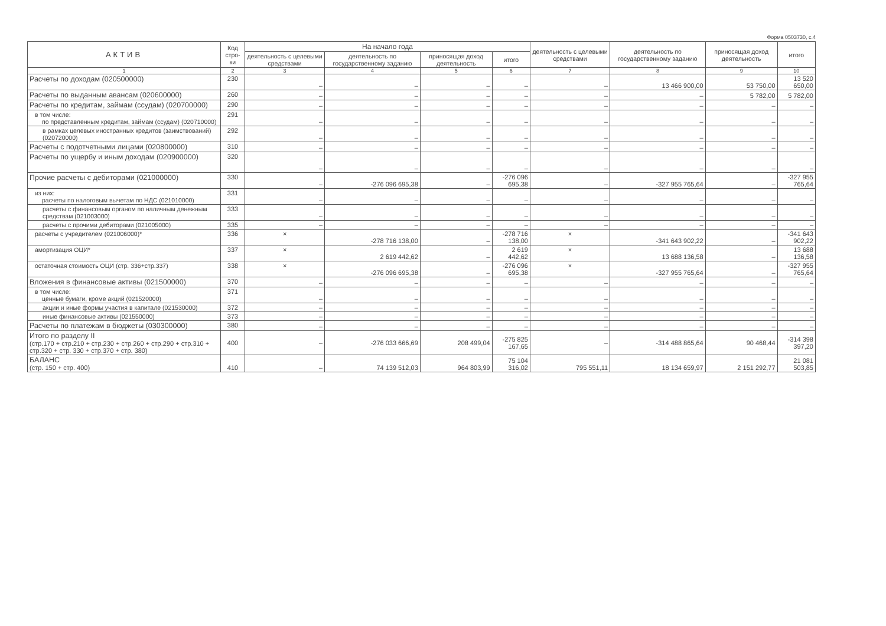Форма 0503730, с.4
| АКТИВ | Код стро-ки | На начало года | | | | деятельность с целевыми средствами | деятельность по государственному заданию | приносящая доход деятельность | итого |
| --- | --- | --- | --- | --- | --- | --- | --- | --- | --- |
| | | деятельность с целевыми средствами | деятельность по государственному заданию | приносящая доход деятельность | итого | | | | |
| 1 | 2 | 3 | 4 | 5 | 6 | 7 | 8 | 9 | 10 |
| Расчеты по доходам (020500000) | 230 | – | – | – | – | – | 13 466 900,00 | 53 750,00 | 13 520 650,00 |
| Расчеты по выданным авансам (020600000) | 260 | – | – | – | – | – | – | 5 782,00 | 5 782,00 |
| Расчеты по кредитам, займам (ссудам) (020700000) | 290 | – | – | – | – | – | – | – | – |
| в том числе: по представленным кредитам, займам (ссудам) (020710000) | 291 | – | – | – | – | – | – | – | – |
| в рамках целевых иностранных кредитов (заимствований) (020720000) | 292 | – | – | – | – | – | – | – | – |
| Расчеты с подотчетными лицами (020800000) | 310 | – | – | – | – | – | – | – | – |
| Расчеты по ущербу и иным доходам (020900000) | 320 | – | – | – | – | – | – | – | – |
| Прочие расчеты с дебиторами (021000000) | 330 | – | -276 096 695,38 | – | -276 096 695,38 | – | -327 955 765,64 | – | -327 955 765,64 |
| из них: расчеты по налоговым вычетам по НДС (021010000) | 331 | – | – | – | – | – | – | – | – |
| расчеты с финансовым органом по наличным денежным средствам (021003000) | 333 | – | – | – | – | – | – | – | – |
| расчеты с прочими дебиторами (021005000) | 335 | – | – | – | – | – | – | – | – |
| расчеты с учредителем (021006000)* | 336 | × | -278 716 138,00 | – | -278 716 138,00 | × | -341 643 902,22 | – | -341 643 902,22 |
| амортизация ОЦИ* | 337 | × | 2 619 442,62 | – | 2 619 442,62 | × | 13 688 136,58 | – | 13 688 136,58 |
| остаточная стоимость ОЦИ (стр. 336+стр.337) | 338 | × | -276 096 695,38 | – | -276 096 695,38 | × | -327 955 765,64 | – | -327 955 765,64 |
| Вложения в финансовые активы (021500000) | 370 | – | – | – | – | – | – | – | – |
| в том числе: ценные бумаги, кроме акций (021520000) | 371 | – | – | – | – | – | – | – | – |
| акции и иные формы участия в капитале (021530000) | 372 | – | – | – | – | – | – | – | – |
| иные финансовые активы (021550000) | 373 | – | – | – | – | – | – | – | – |
| Расчеты по платежам в бюджеты (030300000) | 380 | – | – | – | – | – | – | – | – |
| Итого по разделу II (стр.170 + стр.210 + стр.230 + стр.260 + стр.290 + стр.310 + стр.320 + стр. 330 + стр.370 + стр. 380) | 400 | – | -276 033 666,69 | 208 499,04 | -275 825 167,65 | – | -314 488 865,64 | 90 468,44 | -314 398 397,20 |
| БАЛАНС (стр. 150 + стр. 400) | 410 | – | 74 139 512,03 | 964 803,99 | 75 104 316,02 | 795 551,11 | 18 134 659,97 | 2 151 292,77 | 21 081 503,85 |